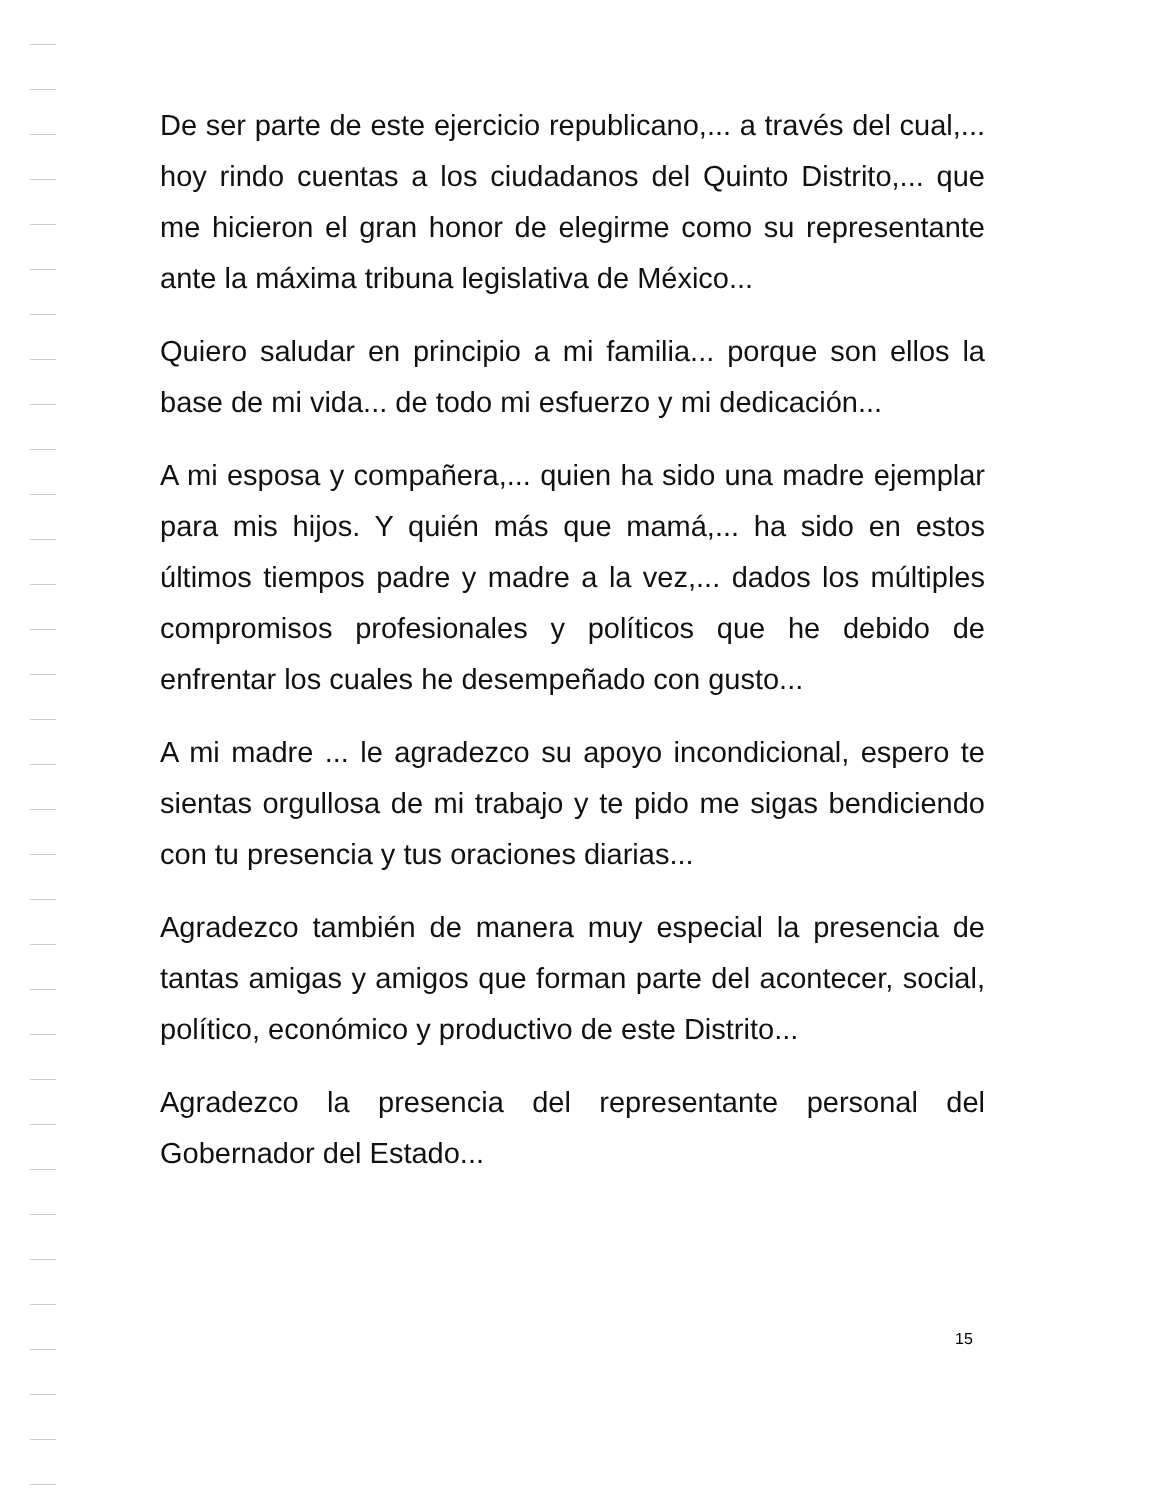De ser parte de este ejercicio republicano,... a través del cual,... hoy rindo cuentas a los ciudadanos del Quinto Distrito,... que me hicieron el gran honor de elegirme como su representante ante la máxima tribuna legislativa de México...
Quiero saludar en principio a mi familia... porque son ellos la base de mi vida... de todo mi esfuerzo y mi dedicación...
A mi esposa y compañera,... quien ha sido una madre ejemplar para mis hijos. Y quién más que mamá,... ha sido en estos últimos tiempos padre y madre a la vez,... dados los múltiples compromisos profesionales y políticos que he debido de enfrentar los cuales he desempeñado con gusto...
A mi madre ... le agradezco su apoyo incondicional, espero te sientas orgullosa de mi trabajo y te pido me sigas bendiciendo con tu presencia y tus oraciones diarias...
Agradezco también de manera muy especial la presencia de tantas amigas y amigos que forman parte del acontecer, social, político, económico y productivo de este Distrito...
Agradezco la presencia del representante personal del Gobernador del Estado...
15